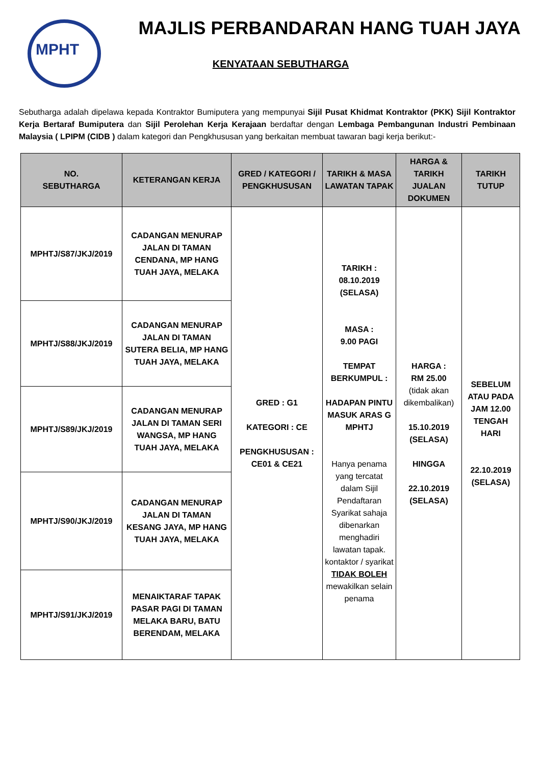MPHT
MAJLIS PERBANDARAN HANG TUAH JAYA
KENYATAAN SEBUTHARGA
Sebutharga adalah dipelawa kepada Kontraktor Bumiputera yang mempunyai Sijil Pusat Khidmat Kontraktor (PKK) Sijil Kontraktor Kerja Bertaraf Bumiputera dan Sijil Perolehan Kerja Kerajaan berdaftar dengan Lembaga Pembangunan Industri Pembinaan Malaysia ( LPIPM (CIDB ) dalam kategori dan Pengkhususan yang berkaitan membuat tawaran bagi kerja berikut:-
| NO. SEBUTHARGA | KETERANGAN KERJA | GRED / KATEGORI / PENGKHUSUSAN | TARIKH & MASA LAWATAN TAPAK | HARGA & TARIKH JUALAN DOKUMEN | TARIKH TUTUP |
| --- | --- | --- | --- | --- | --- |
| MPHTJ/S87/JKJ/2019 | CADANGAN MENURAP JALAN DI TAMAN CENDANA, MP HANG TUAH JAYA, MELAKA | GRED : G1 KATEGORI : CE PENGKHUSUSAN : CE01 & CE21 | TARIKH : 08.10.2019 (SELASA) MASA : 9.00 PAGI TEMPAT BERKUMPUL : HADAPAN PINTU MASUK ARAS G MPHTJ Hanya penama yang tercatat dalam Sijil Pendaftaran Syarikat sahaja dibenarkan menghadiri lawatan tapak. kontaktor / syarikat TIDAK BOLEH mewakilkan selain penama | HARGA : RM 25.00 (tidak akan dikembalikan) 15.10.2019 (SELASA) HINGGA 22.10.2019 (SELASA) | SEBELUM ATAU PADA JAM 12.00 TENGAH HARI 22.10.2019 (SELASA) |
| MPHTJ/S88/JKJ/2019 | CADANGAN MENURAP JALAN DI TAMAN SUTERA BELIA, MP HANG TUAH JAYA, MELAKA | | | | |
| MPHTJ/S89/JKJ/2019 | CADANGAN MENURAP JALAN DI TAMAN SERI WANGSA, MP HANG TUAH JAYA, MELAKA | | | | |
| MPHTJ/S90/JKJ/2019 | CADANGAN MENURAP JALAN DI TAMAN KESANG JAYA, MP HANG TUAH JAYA, MELAKA | | | | |
| MPHTJ/S91/JKJ/2019 | MENAIKTARAF TAPAK PASAR PAGI DI TAMAN MELAKA BARU, BATU BERENDAM, MELAKA | | | | |